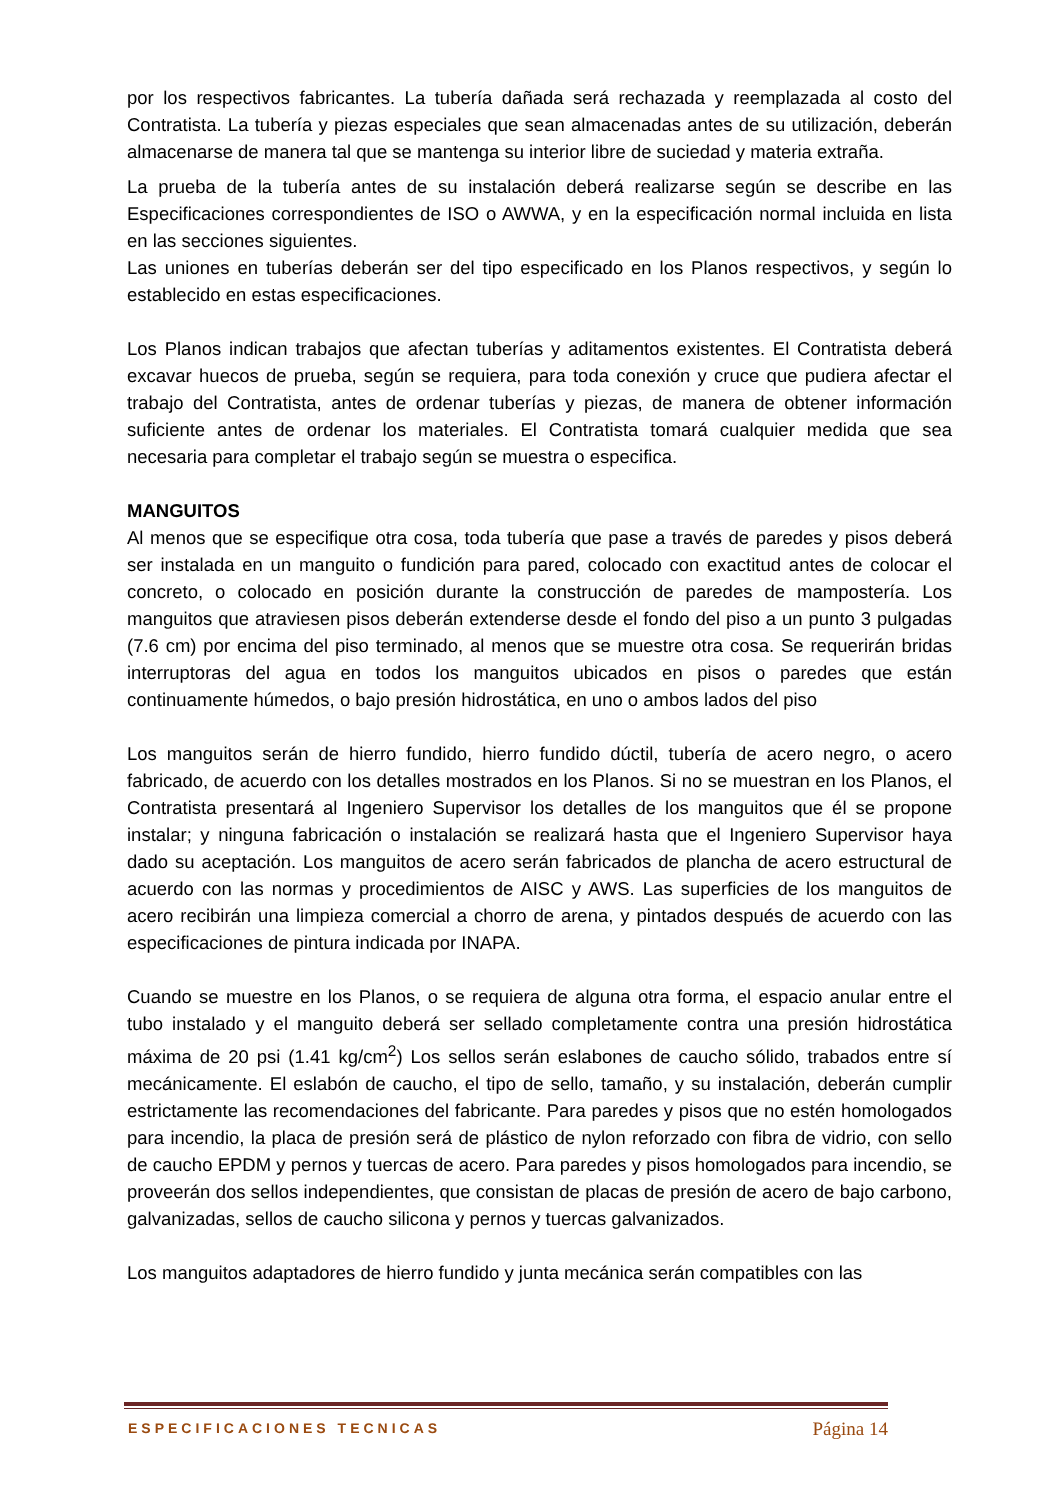por los respectivos fabricantes. La tubería dañada será rechazada y reemplazada al costo del Contratista. La tubería y piezas especiales que sean almacenadas antes de su utilización, deberán almacenarse de manera tal que se mantenga su interior libre de suciedad y materia extraña.
La prueba de la tubería antes de su instalación deberá realizarse según se describe en las Especificaciones correspondientes de ISO o AWWA, y en la especificación normal incluida en lista en las secciones siguientes.
Las uniones en tuberías deberán ser del tipo especificado en los Planos respectivos, y según lo establecido en estas especificaciones.
Los Planos indican trabajos que afectan tuberías y aditamentos existentes. El Contratista deberá excavar huecos de prueba, según se requiera, para toda conexión y cruce que pudiera afectar el trabajo del Contratista, antes de ordenar tuberías y piezas, de manera de obtener información suficiente antes de ordenar los materiales. El Contratista tomará cualquier medida que sea necesaria para completar el trabajo según se muestra o especifica.
MANGUITOS
Al menos que se especifique otra cosa, toda tubería que pase a través de paredes y pisos deberá ser instalada en un manguito o fundición para pared, colocado con exactitud antes de colocar el concreto, o colocado en posición durante la construcción de paredes de mampostería. Los manguitos que atraviesen pisos deberán extenderse desde el fondo del piso a un punto 3 pulgadas (7.6 cm) por encima del piso terminado, al menos que se muestre otra cosa. Se requerirán bridas interruptoras del agua en todos los manguitos ubicados en pisos o paredes que están continuamente húmedos, o bajo presión hidrostática, en uno o ambos lados del piso
Los manguitos serán de hierro fundido, hierro fundido dúctil, tubería de acero negro, o acero fabricado, de acuerdo con los detalles mostrados en los Planos. Si no se muestran en los Planos, el Contratista presentará al Ingeniero Supervisor los detalles de los manguitos que él se propone instalar; y ninguna fabricación o instalación se realizará hasta que el Ingeniero Supervisor haya dado su aceptación. Los manguitos de acero serán fabricados de plancha de acero estructural de acuerdo con las normas y procedimientos de AISC y AWS. Las superficies de los manguitos de acero recibirán una limpieza comercial a chorro de arena, y pintados después de acuerdo con las especificaciones de pintura indicada por INAPA.
Cuando se muestre en los Planos, o se requiera de alguna otra forma, el espacio anular entre el tubo instalado y el manguito deberá ser sellado completamente contra una presión hidrostática máxima de 20 psi (1.41 kg/cm<sup>2</sup>) Los sellos serán eslabones de caucho sólido, trabados entre sí mecánicamente. El eslabón de caucho, el tipo de sello, tamaño, y su instalación, deberán cumplir estrictamente las recomendaciones del fabricante. Para paredes y pisos que no estén homologados para incendio, la placa de presión será de plástico de nylon reforzado con fibra de vidrio, con sello de caucho EPDM y pernos y tuercas de acero. Para paredes y pisos homologados para incendio, se proveerán dos sellos independientes, que consistan de placas de presión de acero de bajo carbono, galvanizadas, sellos de caucho silicona y pernos y tuercas galvanizados.
Los manguitos adaptadores de hierro fundido y junta mecánica serán compatibles con las
ESPECIFICACIONES TECNICAS Página 14